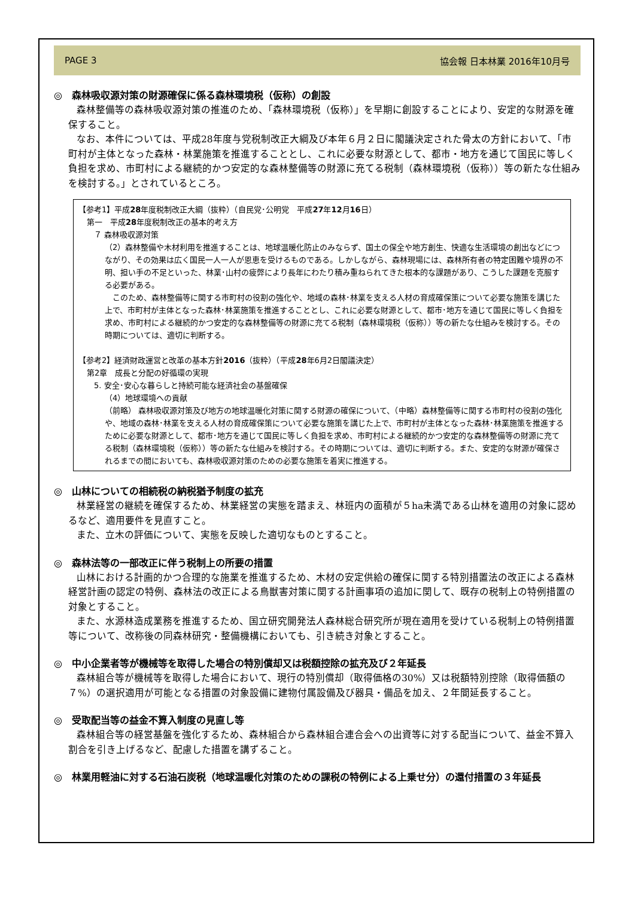PAGE 3 協会報 日本林業 2016年10月号
◎　森林吸収源対策の財源確保に係る森林環境税（仮称）の創設
森林整備等の森林吸収源対策の推進のため、「森林環境税（仮称）」を早期に創設することにより、安定的な財源を確保すること。
なお、本件については、平成28年度与党税制改正大綱及び本年６月２日に閣議決定された骨太の方針において、「市町村が主体となった森林・林業施策を推進することとし、これに必要な財源として、都市・地方を通じて国民に等しく負担を求め、市町村による継続的かつ安定的な森林整備等の財源に充てる税制（森林環境税（仮称））等の新たな仕組みを検討する。」とされているところ。
【参考1】平成28年度税制改正大綱（抜粋）（自民党･公明党　平成27年12月16日）
第一　平成28年度税制改正の基本的考え方
７ 森林吸収源対策
（2）森林整備や木材利用を推進することは、地球温暖化防止のみならず、国土の保全や地方創生、快適な生活環境の創出などにつながり、その効果は広く国民一人一人が恩恵を受けるものである。しかしながら、森林現場には、森林所有者の特定困難や境界の不明、担い手の不足といった、林業･山村の疲弊により長年にわたり積み重ねられてきた根本的な課題があり、こうした課題を克服する必要がある。
　このため、森林整備等に関する市町村の役割の強化や、地域の森林･林業を支える人材の育成確保策について必要な施策を講じた上で、市町村が主体となった森林･林業施策を推進することとし、これに必要な財源として、都市･地方を通じて国民に等しく負担を求め、市町村による継続的かつ安定的な森林整備等の財源に充てる税制（森林環境税（仮称））等の新たな仕組みを検討する。その時期については、適切に判断する。
【参考2】経済財政運営と改革の基本方針2016（抜粋）（平成28年6月2日閣議決定）
第2章　成長と分配の好循環の実現
5. 安全･安心な暮らしと持続可能な経済社会の基盤確保
（4）地球環境への貢献
（前略） 森林吸収源対策及び地方の地球温暖化対策に関する財源の確保について、（中略）森林整備等に関する市町村の役割の強化や、地域の森林･林業を支える人材の育成確保策について必要な施策を講じた上で、市町村が主体となった森林･林業施策を推進するために必要な財源として、都市･地方を通じて国民に等しく負担を求め、市町村による継続的かつ安定的な森林整備等の財源に充てる税制（森林環境税（仮称））等の新たな仕組みを検討する。その時期については、適切に判断する。また、安定的な財源が確保されるまでの間においても、森林吸収源対策のための必要な施策を着実に推進する。
◎　山林についての相続税の納税猶予制度の拡充
林業経営の継続を確保するため、林業経営の実態を踏まえ、林班内の面積が５ha未満である山林を適用の対象に認めるなど、適用要件を見直すこと。
また、立木の評価について、実態を反映した適切なものとすること。
◎　森林法等の一部改正に伴う税制上の所要の措置
山林における計画的かつ合理的な施業を推進するため、木材の安定供給の確保に関する特別措置法の改正による森林経営計画の認定の特例、森林法の改正による鳥獣害対策に関する計画事項の追加に関して、既存の税制上の特例措置の対象とすること。
また、水源林造成業務を推進するため、国立研究開発法人森林総合研究所が現在適用を受けている税制上の特例措置等について、改称後の同森林研究・整備機構においても、引き続き対象とすること。
◎　中小企業者等が機械等を取得した場合の特別償却又は税額控除の拡充及び２年延長
森林組合等が機械等を取得した場合において、現行の特別償却（取得価格の30%）又は税額特別控除（取得価額の７%）の選択適用が可能となる措置の対象設備に建物付属設備及び器具・備品を加え、２年間延長すること。
◎　受取配当等の益金不算入制度の見直し等
森林組合等の経営基盤を強化するため、森林組合から森林組合連合会への出資等に対する配当について、益金不算入割合を引き上げるなど、配慮した措置を講ずること。
◎　林業用軽油に対する石油石炭税（地球温暖化対策のための課税の特例による上乗せ分）の還付措置の３年延長